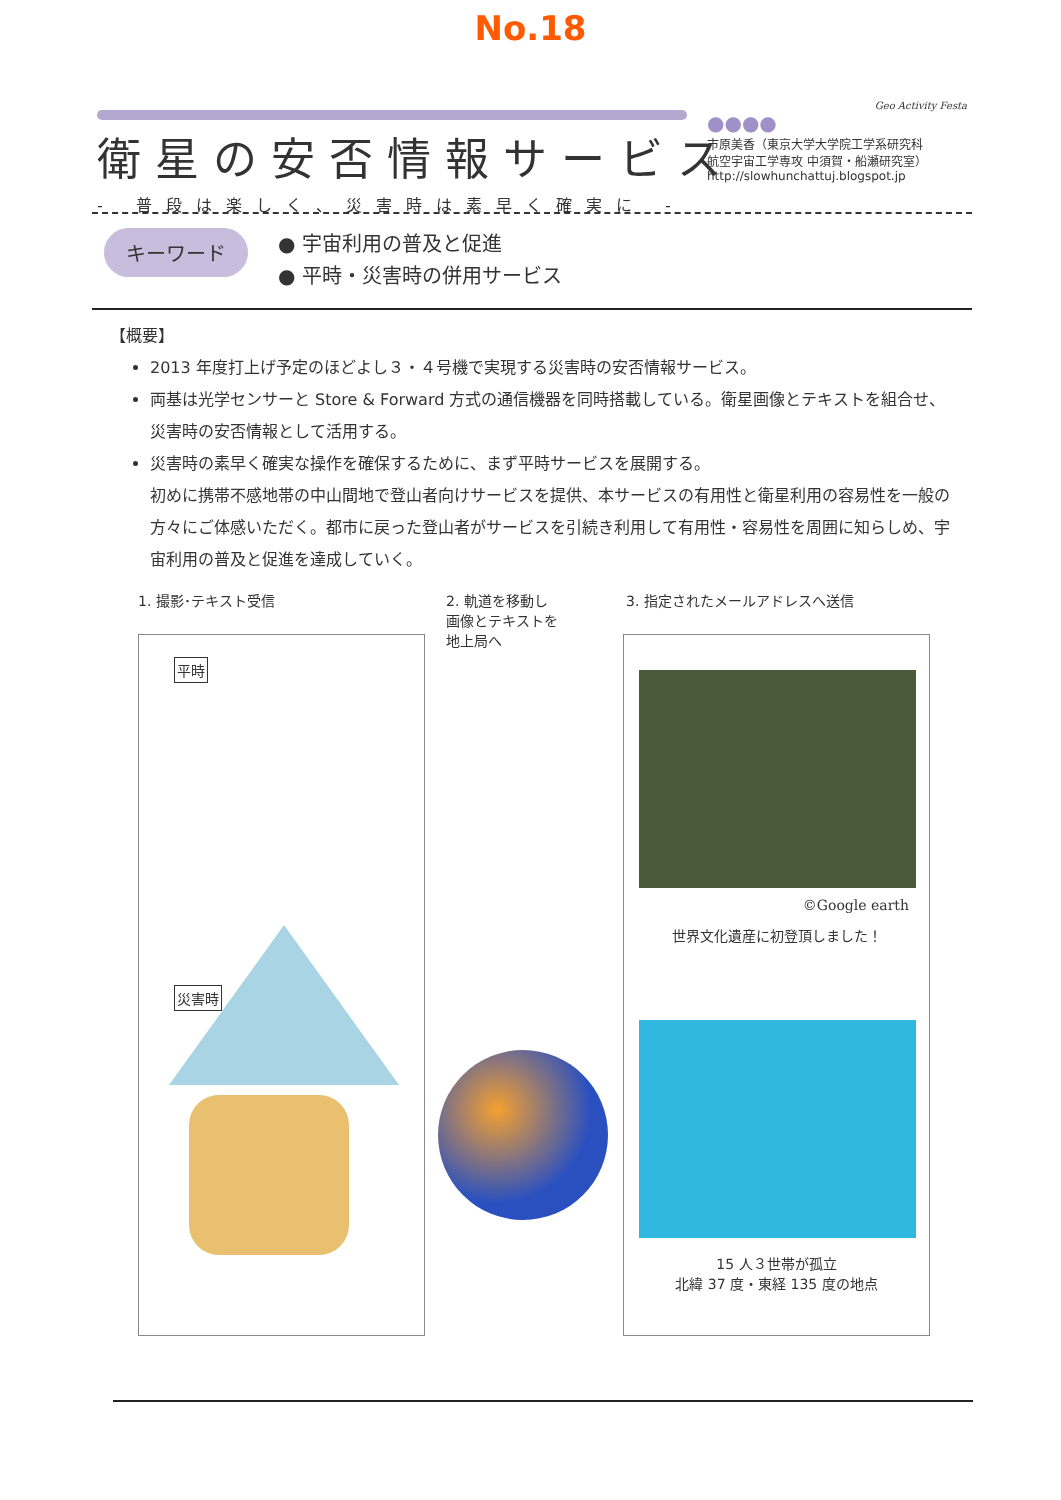No.18
衛星の安否情報サービス
- 普段は楽しく、災害時は素早く確実に -
Geo Activity Festa
●●●●
市原美香（東京大学大学院工学系研究科
航空宇宙工学専攻 中須賀・船瀬研究室）
http://slowhunchattuj.blogspot.jp
キーワード ● 宇宙利用の普及と促進
● 平時・災害時の併用サービス
【概要】
2013 年度打上げ予定のほどよし３・４号機で実現する災害時の安否情報サービス。
両基は光学センサーと Store & Forward 方式の通信機器を同時搭載している。衛星画像とテキストを組合せ、災害時の安否情報として活用する。
災害時の素早く確実な操作を確保するために、まず平時サービスを展開する。
初めに携帯不感地帯の中山間地で登山者向けサービスを提供、本サービスの有用性と衛星利用の容易性を一般の方々にご体感いただく。都市に戻った登山者がサービスを引続き利用して有用性・容易性を周囲に知らしめ、宇宙利用の普及と促進を達成していく。
1. 撮影･テキスト受信
2. 軌道を移動し
画像とテキストを
地上局へ
3. 指定されたメールアドレスへ送信
平時
災害時
©Google earth
世界文化遺産に初登頂しました！
15 人３世帯が孤立
北緯 37 度・東経 135 度の地点